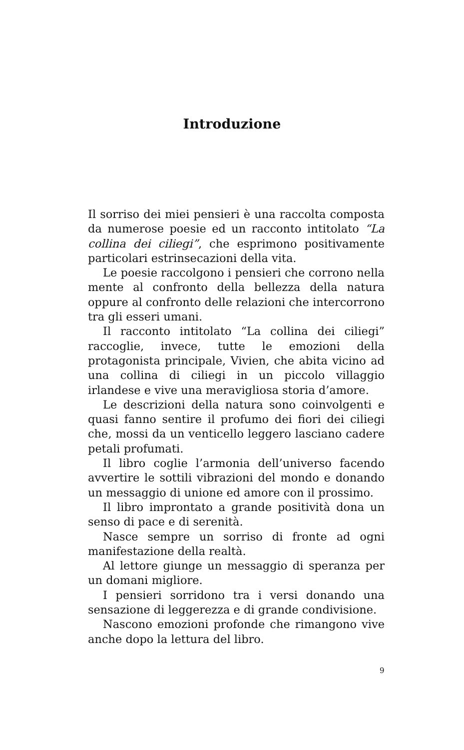Introduzione
Il sorriso dei miei pensieri è una raccolta composta da numerose poesie ed un racconto intitolato “La collina dei ciliegi”, che esprimono positivamente particolari estrinsecazioni della vita.
Le poesie raccolgono i pensieri che corrono nella mente al confronto della bellezza della natura oppure al confronto delle relazioni che intercorrono tra gli esseri umani.
Il racconto intitolato “La collina dei ciliegi” raccoglie, invece, tutte le emozioni della protagonista principale, Vivien, che abita vicino ad una collina di ciliegi in un piccolo villaggio irlandese e vive una meravigliosa storia d’amore.
Le descrizioni della natura sono coinvolgenti e quasi fanno sentire il profumo dei fiori dei ciliegi che, mossi da un venticello leggero lasciano cadere petali profumati.
Il libro coglie l’armonia dell’universo facendo avvertire le sottili vibrazioni del mondo e donando un messaggio di unione ed amore con il prossimo.
Il libro improntato a grande positività dona un senso di pace e di serenità.
Nasce sempre un sorriso di fronte ad ogni manifestazione della realtà.
Al lettore giunge un messaggio di speranza per un domani migliore.
I pensieri sorridono tra i versi donando una sensazione di leggerezza e di grande condivisione.
Nascono emozioni profonde che rimangono vive anche dopo la lettura del libro.
9